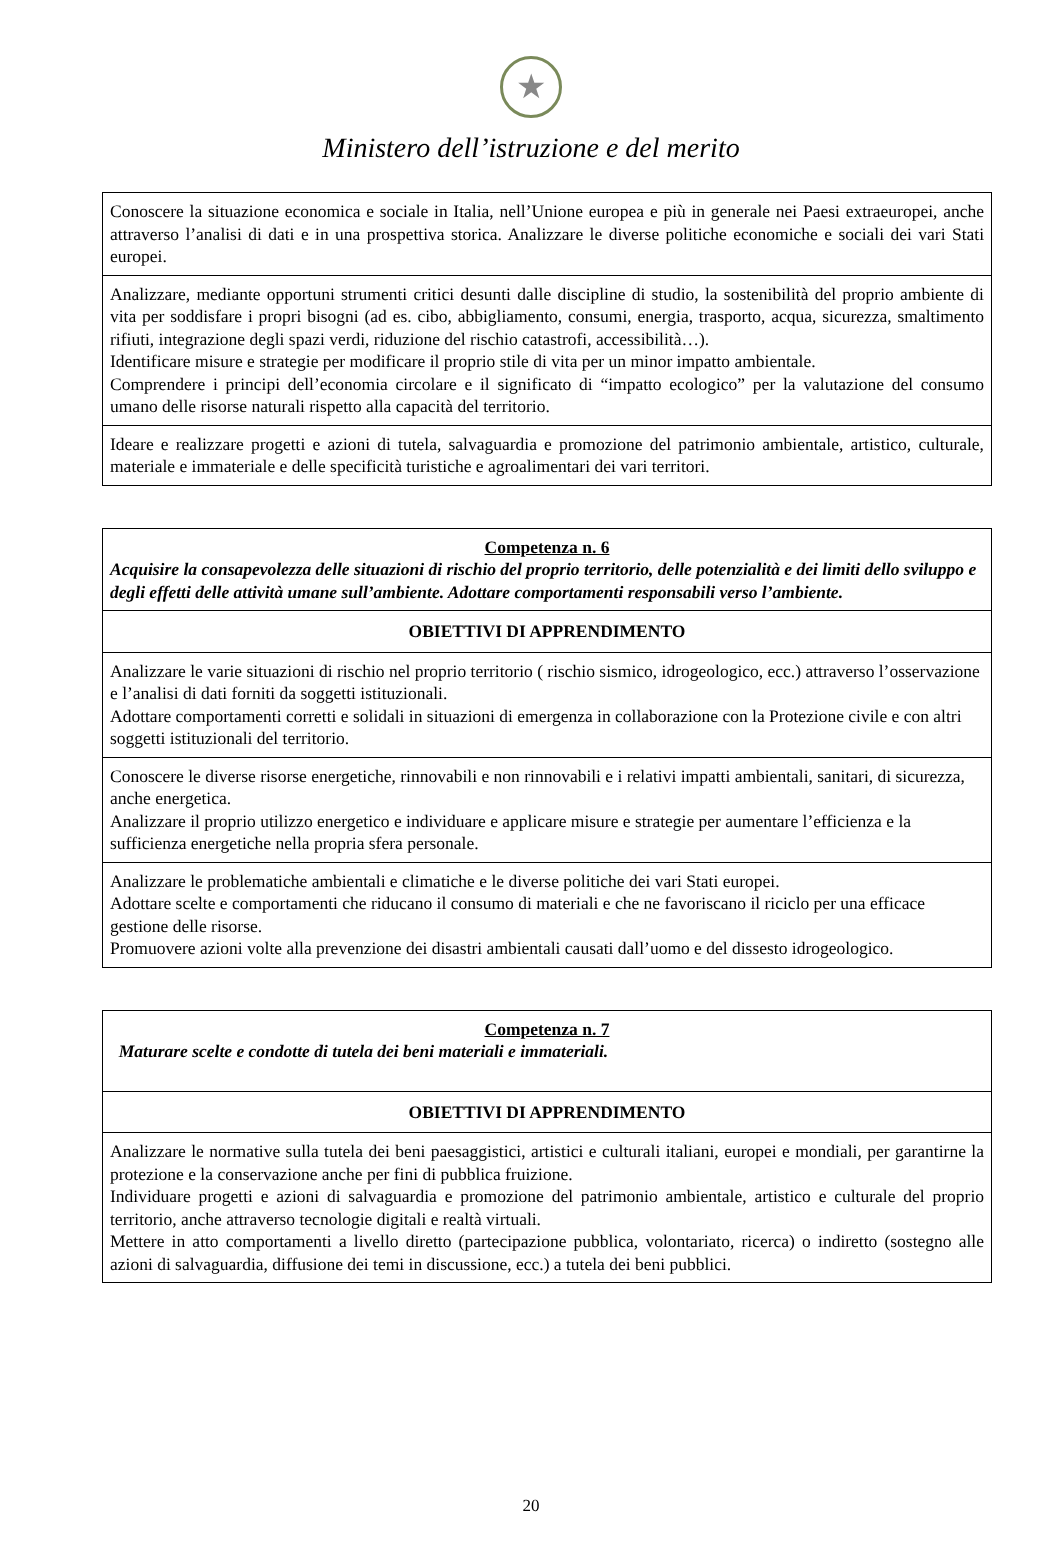★
Ministero dell’istruzione e del merito
| Conoscere la situazione economica e sociale in Italia, nell’Unione europea e più in generale nei Paesi extraeuropei, anche attraverso l’analisi di dati e in una prospettiva storica. Analizzare le diverse politiche economiche e sociali dei vari Stati europei. |
| Analizzare, mediante opportuni strumenti critici desunti dalle discipline di studio, la sostenibilità del proprio ambiente di vita per soddisfare i propri bisogni (ad es. cibo, abbigliamento, consumi, energia, trasporto, acqua, sicurezza, smaltimento rifiuti, integrazione degli spazi verdi, riduzione del rischio catastrofi, accessibilità…). Identificare misure e strategie per modificare il proprio stile di vita per un minor impatto ambientale. Comprendere i principi dell’economia circolare e il significato di “impatto ecologico” per la valutazione del consumo umano delle risorse naturali rispetto alla capacità del territorio. |
| Ideare e realizzare progetti e azioni di tutela, salvaguardia e promozione del patrimonio ambientale, artistico, culturale, materiale e immateriale e delle specificità turistiche e agroalimentari dei vari territori. |
| Competenza n. 6 Acquisire la consapevolezza delle situazioni di rischio del proprio territorio, delle potenzialità e dei limiti dello sviluppo e degli effetti delle attività umane sull’ambiente. Adottare comportamenti responsabili verso l’ambiente. |
| OBIETTIVI DI APPRENDIMENTO |
| Analizzare le varie situazioni di rischio nel proprio territorio ( rischio sismico, idrogeologico, ecc.) attraverso l’osservazione e l’analisi di dati forniti da soggetti istituzionali. Adottare comportamenti corretti e solidali in situazioni di emergenza in collaborazione con la Protezione civile e con altri soggetti istituzionali del territorio. |
| Conoscere le diverse risorse energetiche, rinnovabili e non rinnovabili e i relativi impatti ambientali, sanitari, di sicurezza, anche energetica. Analizzare il proprio utilizzo energetico e individuare e applicare misure e strategie per aumentare l’efficienza e la sufficienza energetiche nella propria sfera personale. |
| Analizzare le problematiche ambientali e climatiche e le diverse politiche dei vari Stati europei. Adottare scelte e comportamenti che riducano il consumo di materiali e che ne favoriscano il riciclo per una efficace gestione delle risorse. Promuovere azioni volte alla prevenzione dei disastri ambientali causati dall’uomo e del dissesto idrogeologico. |
| Competenza n. 7 Maturare scelte e condotte di tutela dei beni materiali e immateriali. |
| OBIETTIVI DI APPRENDIMENTO |
| Analizzare le normative sulla tutela dei beni paesaggistici, artistici e culturali italiani, europei e mondiali, per garantirne la protezione e la conservazione anche per fini di pubblica fruizione. Individuare progetti e azioni di salvaguardia e promozione del patrimonio ambientale, artistico e culturale del proprio territorio, anche attraverso tecnologie digitali e realtà virtuali. Mettere in atto comportamenti a livello diretto (partecipazione pubblica, volontariato, ricerca) o indiretto (sostegno alle azioni di salvaguardia, diffusione dei temi in discussione, ecc.) a tutela dei beni pubblici. |
20